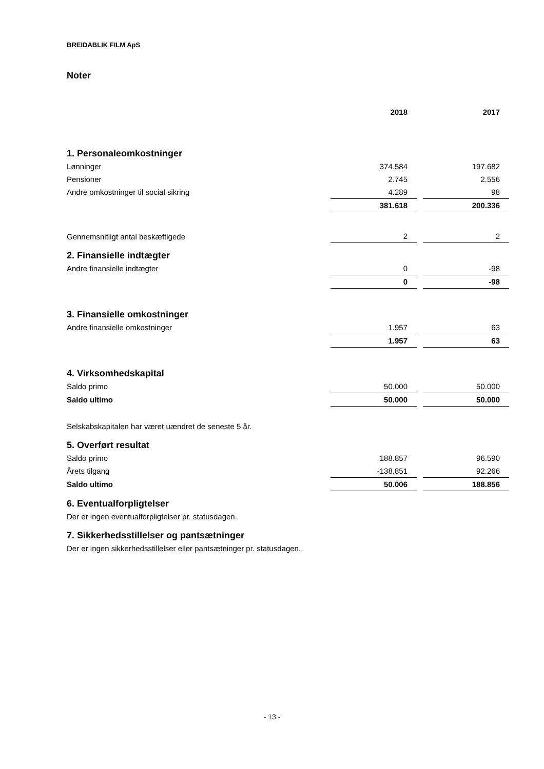BREIDABLIK FILM ApS
Noter
| | 2018 | | 2017 |
| 1. Personaleomkostninger | | | |
| Lønninger | 374.584 | | 197.682 |
| Pensioner | 2.745 | | 2.556 |
| Andre omkostninger til social sikring | 4.289 | | 98 |
| | 381.618 | | 200.336 |
| Gennemsnitligt antal beskæftigede | 2 | | 2 |
| 2. Finansielle indtægter | | | |
| Andre finansielle indtægter | 0 | | -98 |
| | 0 | | -98 |
| 3. Finansielle omkostninger | | | |
| Andre finansielle omkostninger | 1.957 | | 63 |
| | 1.957 | | 63 |
| 4. Virksomhedskapital | | | |
| Saldo primo | 50.000 | | 50.000 |
| Saldo ultimo | 50.000 | | 50.000 |
| Selskabskapitalen har været uændret de seneste 5 år. | | | |
| 5. Overført resultat | | | |
| Saldo primo | 188.857 | | 96.590 |
| Årets tilgang | -138.851 | | 92.266 |
| Saldo ultimo | 50.006 | | 188.856 |
| 6. Eventualforpligtelser | | | |
| Der er ingen eventualforpligtelser pr. statusdagen. | | | |
| 7. Sikkerhedsstillelser og pantsætninger | | | |
| Der er ingen sikkerhedsstillelser eller pantsætninger pr. statusdagen. | | | |
- 13 -